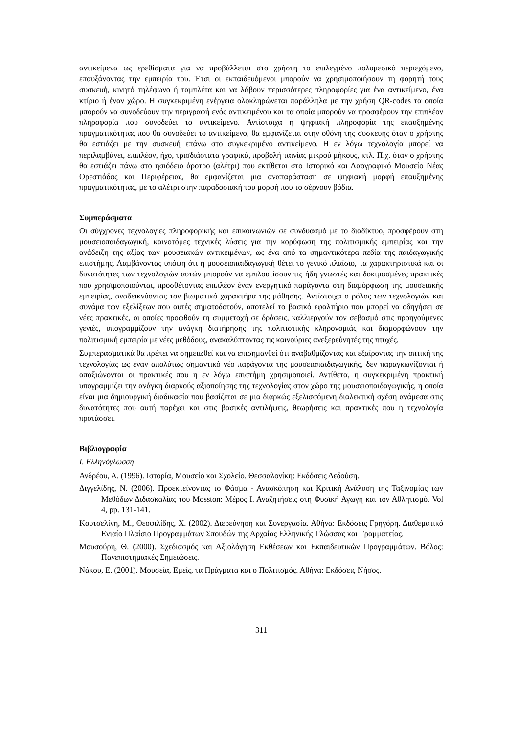αντικείμενα ως ερεθίσματα για να προβάλλεται στο χρήστη το επιλεγμένο πολυμεσικό περιεχόμενο, επαυξάνοντας την εμπειρία του. Έτσι οι εκπαιδευόμενοι μπορούν να χρησιμοποιήσουν τη φορητή τους συσκευή, κινητό τηλέφωνο ή ταμπλέτα και να λάβουν περισσότερες πληροφορίες για ένα αντικείμενο, ένα κτίριο ή έναν χώρο. Η συγκεκριμένη ενέργεια ολοκληρώνεται παράλληλα με την χρήση QR-codes τα οποία μπορούν να συνοδεύουν την περιγραφή ενός αντικειμένου και τα οποία μπορούν να προσφέρουν την επιπλέον πληροφορία που συνοδεύει το αντικείμενο. Αντίστοιχα η ψηφιακή πληροφορία της επαυξημένης πραγματικότητας που θα συνοδεύει το αντικείμενο, θα εμφανίζεται στην οθόνη της συσκευής όταν ο χρήστης θα εστιάζει με την συσκευή επάνω στο συγκεκριμένο αντικείμενο. Η εν λόγω τεχνολογία μπορεί να περιλαμβάνει, επιπλέον, ήχο, τρισδιάστατα γραφικά, προβολή ταινίας μικρού μήκους, κτλ. Π.χ. όταν ο χρήστης θα εστιάζει πάνω στο ησιόδειο άροτρο (αλέτρι) που εκτίθεται στο Ιστορικό και Λαογραφικό Μουσείο Νέας Ορεστιάδας και Περιφέρειας, θα εμφανίζεται μια αναπαράσταση σε ψηφιακή μορφή επαυξημένης πραγματικότητας, με το αλέτρι στην παραδοσιακή του μορφή που το σέρνουν βόδια.
Συμπεράσματα
Οι σύγχρονες τεχνολογίες πληροφορικής και επικοινωνιών σε συνδυασμό με το διαδίκτυο, προσφέρουν στη μουσειοπαιδαγωγική, καινοτόμες τεχνικές λύσεις για την κορύφωση της πολιτισμικής εμπειρίας και την ανάδειξη της αξίας των μουσειακών αντικειμένων, ως ένα από τα σημαντικότερα πεδία της παιδαγωγικής επιστήμης. Λαμβάνοντας υπόψη ότι η μουσειοπαιδαγωγική θέτει το γενικό πλαίσιο, τα χαρακτηριστικά και οι δυνατότητες των τεχνολογιών αυτών μπορούν να εμπλουτίσουν τις ήδη γνωστές και δοκιμασμένες πρακτικές που χρησιμοποιούνται, προσθέτοντας επιπλέον έναν ενεργητικό παράγοντα στη διαμόρφωση της μουσειακής εμπειρίας, αναδεικνύοντας τον βιωματικό χαρακτήρα της μάθησης. Αντίστοιχα ο ρόλος των τεχνολογιών και συνάμα των εξελίξεων που αυτές σηματοδοτούν, αποτελεί το βασικό εφαλτήριο που μπορεί να οδηγήσει σε νέες πρακτικές, οι οποίες προωθούν τη συμμετοχή σε δράσεις, καλλιεργούν τον σεβασμό στις προηγούμενες γενιές, υπογραμμίζουν την ανάγκη διατήρησης της πολιτιστικής κληρονομιάς και διαμορφώνουν την πολιτισμική εμπειρία με νέες μεθόδους, ανακαλύπτοντας τις καινούριες ανεξερεύνητές της πτυχές.
Συμπερασματικά θα πρέπει να σημειωθεί και να επισημανθεί ότι αναβαθμίζοντας και εξαίροντας την οπτική της τεχνολογίας ως έναν απολύτως σημαντικό νέο παράγοντα της μουσειοπαιδαγωγικής, δεν παραγκωνίζονται ή απαξιώνονται οι πρακτικές που η εν λόγω επιστήμη χρησιμοποιεί. Αντίθετα, η συγκεκριμένη πρακτική υπογραμμίζει την ανάγκη διαρκούς αξιοποίησης της τεχνολογίας στον χώρο της μουσειοπαιδαγωγικής, η οποία είναι μια δημιουργική διαδικασία που βασίζεται σε μια διαρκώς εξελισσόμενη διαλεκτική σχέση ανάμεσα στις δυνατότητες που αυτή παρέχει και στις βασικές αντιλήψεις, θεωρήσεις και πρακτικές που η τεχνολογία προτάσσει.
Βιβλιογραφία
Ι. Ελληνόγλωσση
Ανδρέου, Α. (1996). Ιστορία, Μουσείο και Σχολείο. Θεσσαλονίκη: Εκδόσεις Δεδούση.
Διγγελίδης, Ν. (2006). Προεκτείνοντας το Φάσμα - Ανασκόπηση και Κριτική Ανάλυση της Ταξινομίας των Μεθόδων Διδασκαλίας του Mosston: Μέρος Ι. Αναζητήσεις στη Φυσική Αγωγή και τον Αθλητισμό. Vol 4, pp. 131-141.
Κουτσελίνη, Μ., Θεοφιλίδης, Χ. (2002). Διερεύνηση και Συνεργασία. Αθήνα: Εκδόσεις Γρηγόρη. Διαθεματικό Ενιαίο Πλαίσιο Προγραμμάτων Σπουδών της Αρχαίας Ελληνικής Γλώσσας και Γραμματείας.
Μουσούρη, Θ. (2000). Σχεδιασμός και Αξιολόγηση Εκθέσεων και Εκπαιδευτικών Προγραμμάτων. Βόλος: Πανεπιστημιακές Σημειώσεις.
Νάκου, Ε. (2001). Μουσεία, Εμείς, τα Πράγματα και ο Πολιτισμός. Αθήνα: Εκδόσεις Νήσος.
311